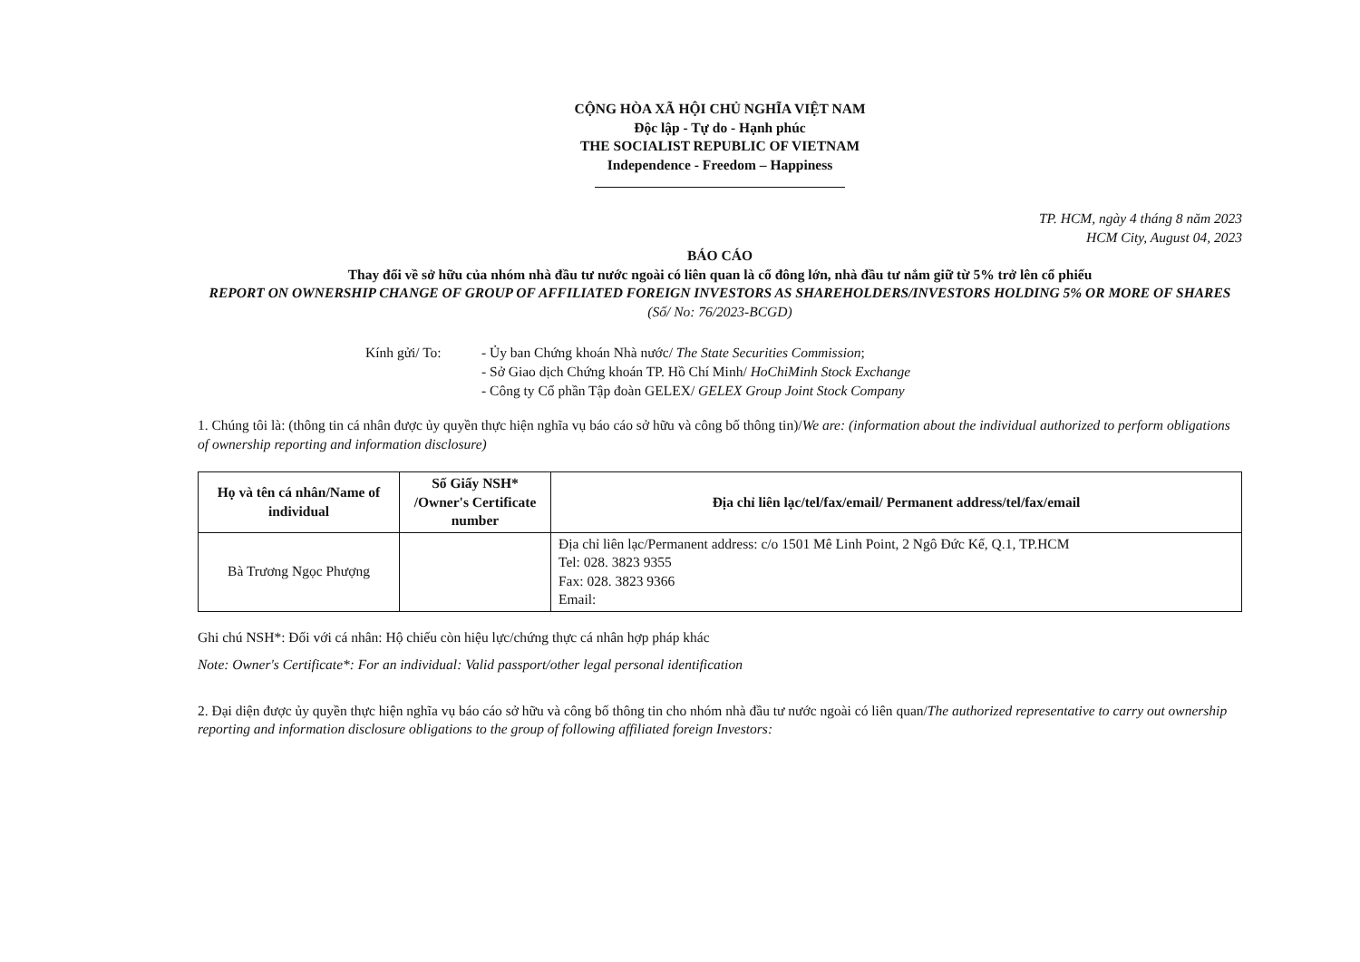CỘNG HÒA XÃ HỘI CHỦ NGHĨA VIỆT NAM
Độc lập - Tự do - Hạnh phúc
THE SOCIALIST REPUBLIC OF VIETNAM
Independence - Freedom – Happiness
TP. HCM, ngày 4 tháng 8 năm 2023
HCM City, August 04, 2023
BÁO CÁO
Thay đổi về sở hữu của nhóm nhà đầu tư nước ngoài có liên quan là cổ đông lớn, nhà đầu tư nắm giữ từ 5% trở lên cổ phiếu
REPORT ON OWNERSHIP CHANGE OF GROUP OF AFFILIATED FOREIGN INVESTORS AS SHAREHOLDERS/INVESTORS HOLDING 5% OR MORE OF SHARES
(Số/ No: 76/2023-BCGD)
Kính gửi/ To: - Ủy ban Chứng khoán Nhà nước/ The State Securities Commission;
- Sở Giao dịch Chứng khoán TP. Hồ Chí Minh/ HoChiMinh Stock Exchange
- Công ty Cổ phần Tập đoàn GELEX/ GELEX Group Joint Stock Company
1. Chúng tôi là: (thông tin cá nhân được ủy quyền thực hiện nghĩa vụ báo cáo sở hữu và công bố thông tin)/We are: (information about the individual authorized to perform obligations of ownership reporting and information disclosure)
| Họ và tên cá nhân/Name of individual | Số Giấy NSH* /Owner's Certificate number | Địa chỉ liên lạc/tel/fax/email/ Permanent address/tel/fax/email |
| --- | --- | --- |
| Bà Trương Ngọc Phượng | | Địa chỉ liên lạc/Permanent address: c/o 1501 Mê Linh Point, 2 Ngô Đức Kế, Q.1, TP.HCM Tel: 028. 3823 9355 Fax: 028. 3823 9366 Email: |
Ghi chú NSH*: Đối với cá nhân: Hộ chiếu còn hiệu lực/chứng thực cá nhân hợp pháp khác
Note: Owner's Certificate*: For an individual: Valid passport/other legal personal identification
2. Đại diện được ủy quyền thực hiện nghĩa vụ báo cáo sở hữu và công bố thông tin cho nhóm nhà đầu tư nước ngoài có liên quan/The authorized representative to carry out ownership reporting and information disclosure obligations to the group of following affiliated foreign Investors: